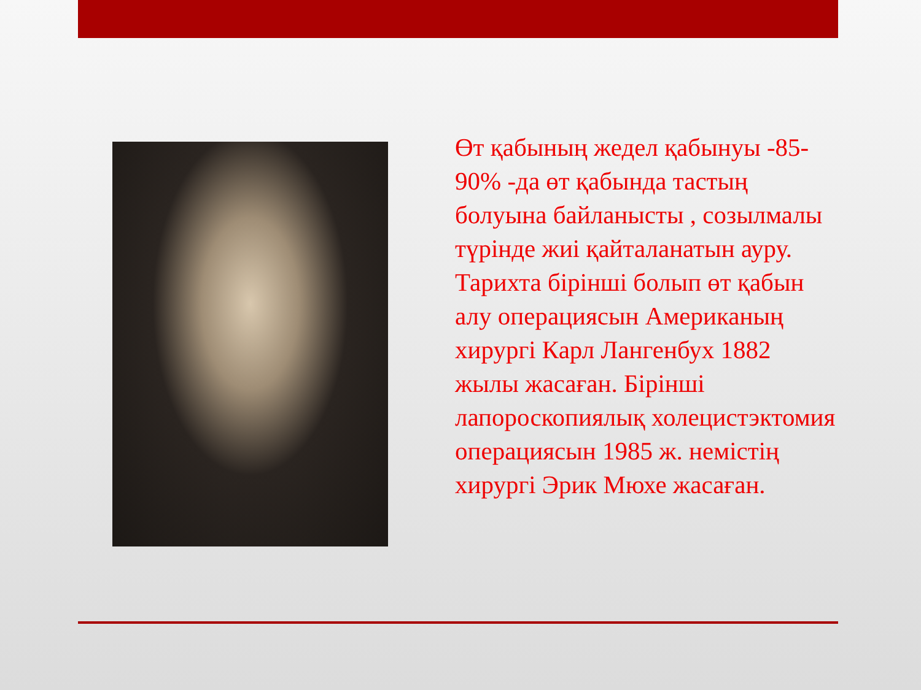Өт қабының жедел қабынуы -85-90% -да өт қабында тастың болуына байланысты , созылмалы түрінде жиі қайталанатын ауру. Тарихта бірінші болып өт қабын алу операциясын Американың хирургі Карл Лангенбух 1882 жылы жасаған. Бірінші лапороскопиялық холецистэктомия операциясын 1985 ж. немістің хирургі Эрик Мюхе жасаған.